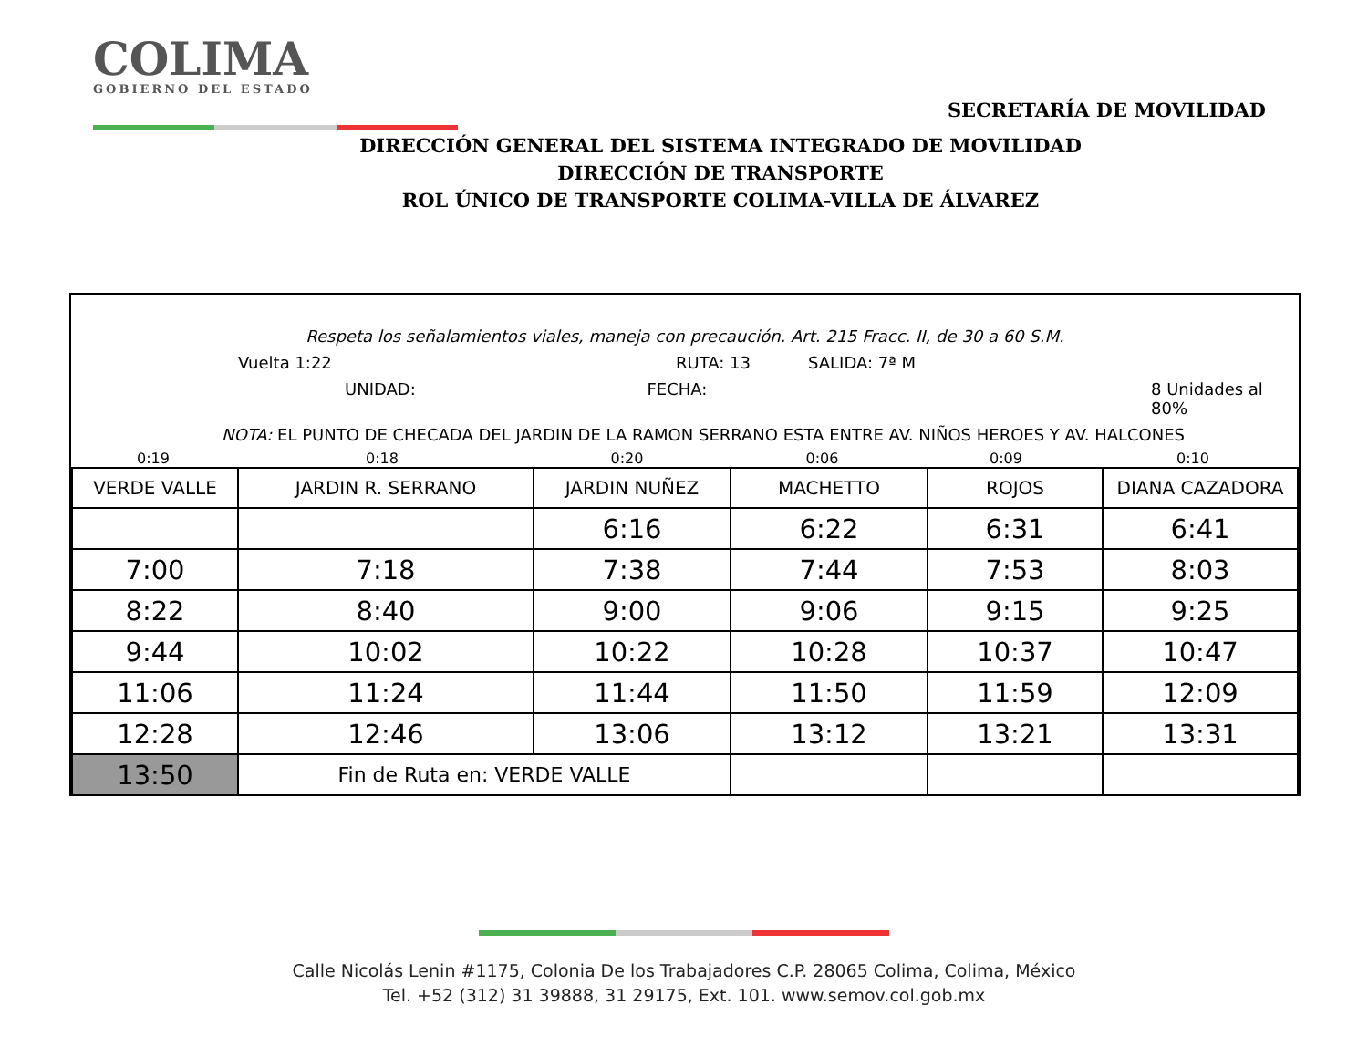COLIMA
GOBIERNO DEL ESTADO
SECRETARÍA DE MOVILIDAD
DIRECCIÓN GENERAL DEL SISTEMA INTEGRADO DE MOVILIDAD
DIRECCIÓN DE TRANSPORTE
ROL ÚNICO DE TRANSPORTE COLIMA-VILLA DE ÁLVAREZ
Respeta los señalamientos viales, maneja con precaución. Art. 215 Fracc. II, de 30 a 60 S.M.
Vuelta 1:22 RUTA: 13 SALIDA: 7ª M
UNIDAD: FECHA: 8 Unidades al 80%
NOTA: EL PUNTO DE CHECADA DEL JARDIN DE LA RAMON SERRANO ESTA ENTRE AV. NIÑOS HEROES Y AV. HALCONES
0:19 0:18 0:20 0:06 0:09 0:10
| VERDE VALLE | JARDIN R. SERRANO | JARDIN NUÑEZ | MACHETTO | ROJOS | DIANA CAZADORA |
| --- | --- | --- | --- | --- | --- |
| | | 6:16 | 6:22 | 6:31 | 6:41 |
| 7:00 | 7:18 | 7:38 | 7:44 | 7:53 | 8:03 |
| 8:22 | 8:40 | 9:00 | 9:06 | 9:15 | 9:25 |
| 9:44 | 10:02 | 10:22 | 10:28 | 10:37 | 10:47 |
| 11:06 | 11:24 | 11:44 | 11:50 | 11:59 | 12:09 |
| 12:28 | 12:46 | 13:06 | 13:12 | 13:21 | 13:31 |
| 13:50 | Fin de Ruta en: VERDE VALLE | | | | |
Calle Nicolás Lenin #1175, Colonia De los Trabajadores C.P. 28065 Colima, Colima, México
Tel. +52 (312) 31 39888, 31 29175, Ext. 101. www.semov.col.gob.mx